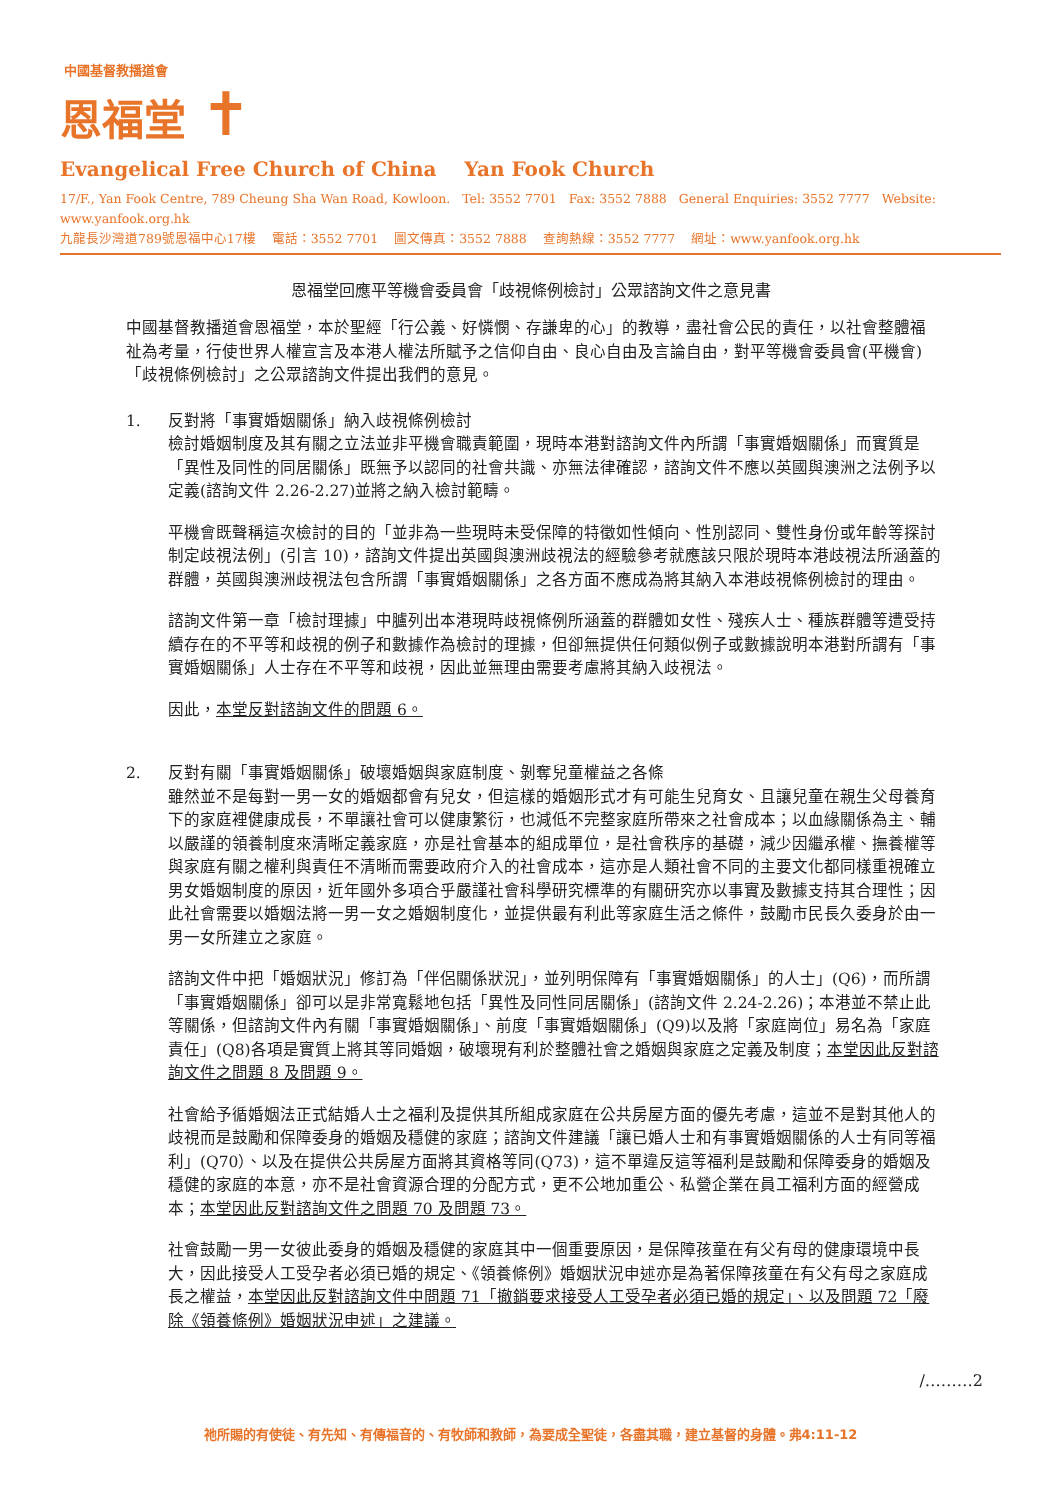中國基督教播道會
恩福堂 ✝
Evangelical Free Church of China Yan Fook Church
17/F., Yan Fook Centre, 789 Cheung Sha Wan Road, Kowloon. Tel: 3552 7701 Fax: 3552 7888 General Enquiries: 3552 7777 Website: www.yanfook.org.hk
九龍長沙灣道789號恩福中心17樓 電話：3552 7701 圖文傳真：3552 7888 查詢熱線：3552 7777 網址：www.yanfook.org.hk
恩福堂回應平等機會委員會「歧視條例檢討」公眾諮詢文件之意見書
中國基督教播道會恩福堂，本於聖經「行公義、好憐憫、存謙卑的心」的教導，盡社會公民的責任，以社會整體福祉為考量，行使世界人權宣言及本港人權法所賦予之信仰自由、良心自由及言論自由，對平等機會委員會(平機會)「歧視條例檢討」之公眾諮詢文件提出我們的意見。
1. 反對將「事實婚姻關係」納入歧視條例檢討
檢討婚姻制度及其有關之立法並非平機會職責範圍，現時本港對諮詢文件內所謂「事實婚姻關係」而實質是「異性及同性的同居關係」既無予以認同的社會共識、亦無法律確認，諮詢文件不應以英國與澳洲之法例予以定義(諮詢文件 2.26-2.27)並將之納入檢討範疇。
平機會既聲稱這次檢討的目的「並非為一些現時未受保障的特徵如性傾向、性別認同、雙性身份或年齡等探討制定歧視法例」(引言 10)，諮詢文件提出英國與澳洲歧視法的經驗參考就應該只限於現時本港歧視法所涵蓋的群體，英國與澳洲歧視法包含所謂「事實婚姻關係」之各方面不應成為將其納入本港歧視條例檢討的理由。
諮詢文件第一章「檢討理據」中臚列出本港現時歧視條例所涵蓋的群體如女性、殘疾人士、種族群體等遭受持續存在的不平等和歧視的例子和數據作為檢討的理據，但卻無提供任何類似例子或數據說明本港對所謂有「事實婚姻關係」人士存在不平等和歧視，因此並無理由需要考慮將其納入歧視法。
因此，本堂反對諮詢文件的問題 6。
2. 反對有關「事實婚姻關係」破壞婚姻與家庭制度、剝奪兒童權益之各條
雖然並不是每對一男一女的婚姻都會有兒女，但這樣的婚姻形式才有可能生兒育女、且讓兒童在親生父母養育下的家庭裡健康成長，不單讓社會可以健康繁衍，也減低不完整家庭所帶來之社會成本；以血緣關係為主、輔以嚴謹的領養制度來清晰定義家庭，亦是社會基本的組成單位，是社會秩序的基礎，減少因繼承權、撫養權等與家庭有關之權利與責任不清晰而需要政府介入的社會成本，這亦是人類社會不同的主要文化都同樣重視確立男女婚姻制度的原因，近年國外多項合乎嚴謹社會科學研究標準的有關研究亦以事實及數據支持其合理性；因此社會需要以婚姻法將一男一女之婚姻制度化，並提供最有利此等家庭生活之條件，鼓勵市民長久委身於由一男一女所建立之家庭。
諮詢文件中把「婚姻狀況」修訂為「伴侶關係狀況」，並列明保障有「事實婚姻關係」的人士」(Q6)，而所謂「事實婚姻關係」卻可以是非常寬鬆地包括「異性及同性同居關係」(諮詢文件 2.24-2.26)；本港並不禁止此等關係，但諮詢文件內有關「事實婚姻關係」、前度「事實婚姻關係」(Q9)以及將「家庭崗位」易名為「家庭責任」(Q8)各項是實質上將其等同婚姻，破壞現有利於整體社會之婚姻與家庭之定義及制度；本堂因此反對諮詢文件之問題 8 及問題 9。
社會給予循婚姻法正式結婚人士之福利及提供其所組成家庭在公共房屋方面的優先考慮，這並不是對其他人的歧視而是鼓勵和保障委身的婚姻及穩健的家庭；諮詢文件建議「讓已婚人士和有事實婚姻關係的人士有同等福利」(Q70）、以及在提供公共房屋方面將其資格等同(Q73)，這不單違反這等福利是鼓勵和保障委身的婚姻及穩健的家庭的本意，亦不是社會資源合理的分配方式，更不公地加重公、私營企業在員工福利方面的經營成本；本堂因此反對諮詢文件之問題 70 及問題 73。
社會鼓勵一男一女彼此委身的婚姻及穩健的家庭其中一個重要原因，是保障孩童在有父有母的健康環境中長大，因此接受人工受孕者必須已婚的規定、《領養條例》婚姻狀況申述亦是為著保障孩童在有父有母之家庭成長之權益，本堂因此反對諮詢文件中問題 71「撤銷要求接受人工受孕者必須已婚的規定」、以及問題 72「廢除《領養條例》婚姻狀況申述」之建議。
/………2
祂所賜的有使徒、有先知、有傳福音的、有牧師和教師，為要成全聖徒，各盡其職，建立基督的身體。弗4:11-12